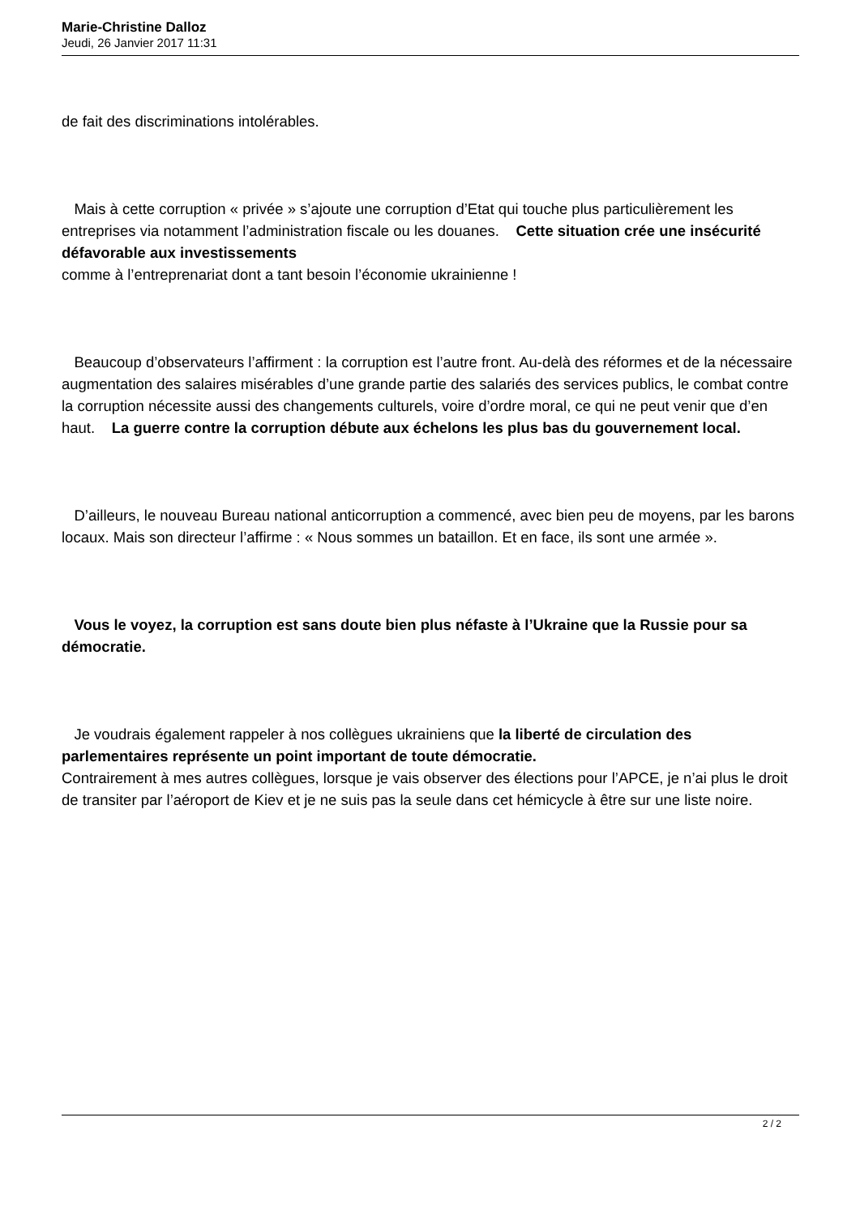Marie-Christine Dalloz
Jeudi, 26 Janvier 2017 11:31
de fait des discriminations intolérables.
Mais à cette corruption « privée » s’ajoute une corruption d’Etat qui touche plus particulièrement les entreprises via notamment l’administration fiscale ou les douanes. Cette situation crée une insécurité défavorable aux investissements
comme à l’entreprenariat dont a tant besoin l’économie ukrainienne !
Beaucoup d’observateurs l’affirment : la corruption est l’autre front. Au-delà des réformes et de la nécessaire augmentation des salaires misérables d’une grande partie des salariés des services publics, le combat contre la corruption nécessite aussi des changements culturels, voire d’ordre moral, ce qui ne peut venir que d’en haut. La guerre contre la corruption débute aux échelons les plus bas du gouvernement local.
D’ailleurs, le nouveau Bureau national anticorruption a commencé, avec bien peu de moyens, par les barons locaux. Mais son directeur l’affirme : « Nous sommes un bataillon. Et en face, ils sont une armée ».
Vous le voyez, la corruption est sans doute bien plus néfaste à l’Ukraine que la Russie pour sa démocratie.
Je voudrais également rappeler à nos collègues ukrainiens que la liberté de circulation des parlementaires représente un point important de toute démocratie.
Contrairement à mes autres collègues, lorsque je vais observer des élections pour l’APCE, je n’ai plus le droit de transiter par l’aéroport de Kiev et je ne suis pas la seule dans cet hémicycle à être sur une liste noire.
2 / 2